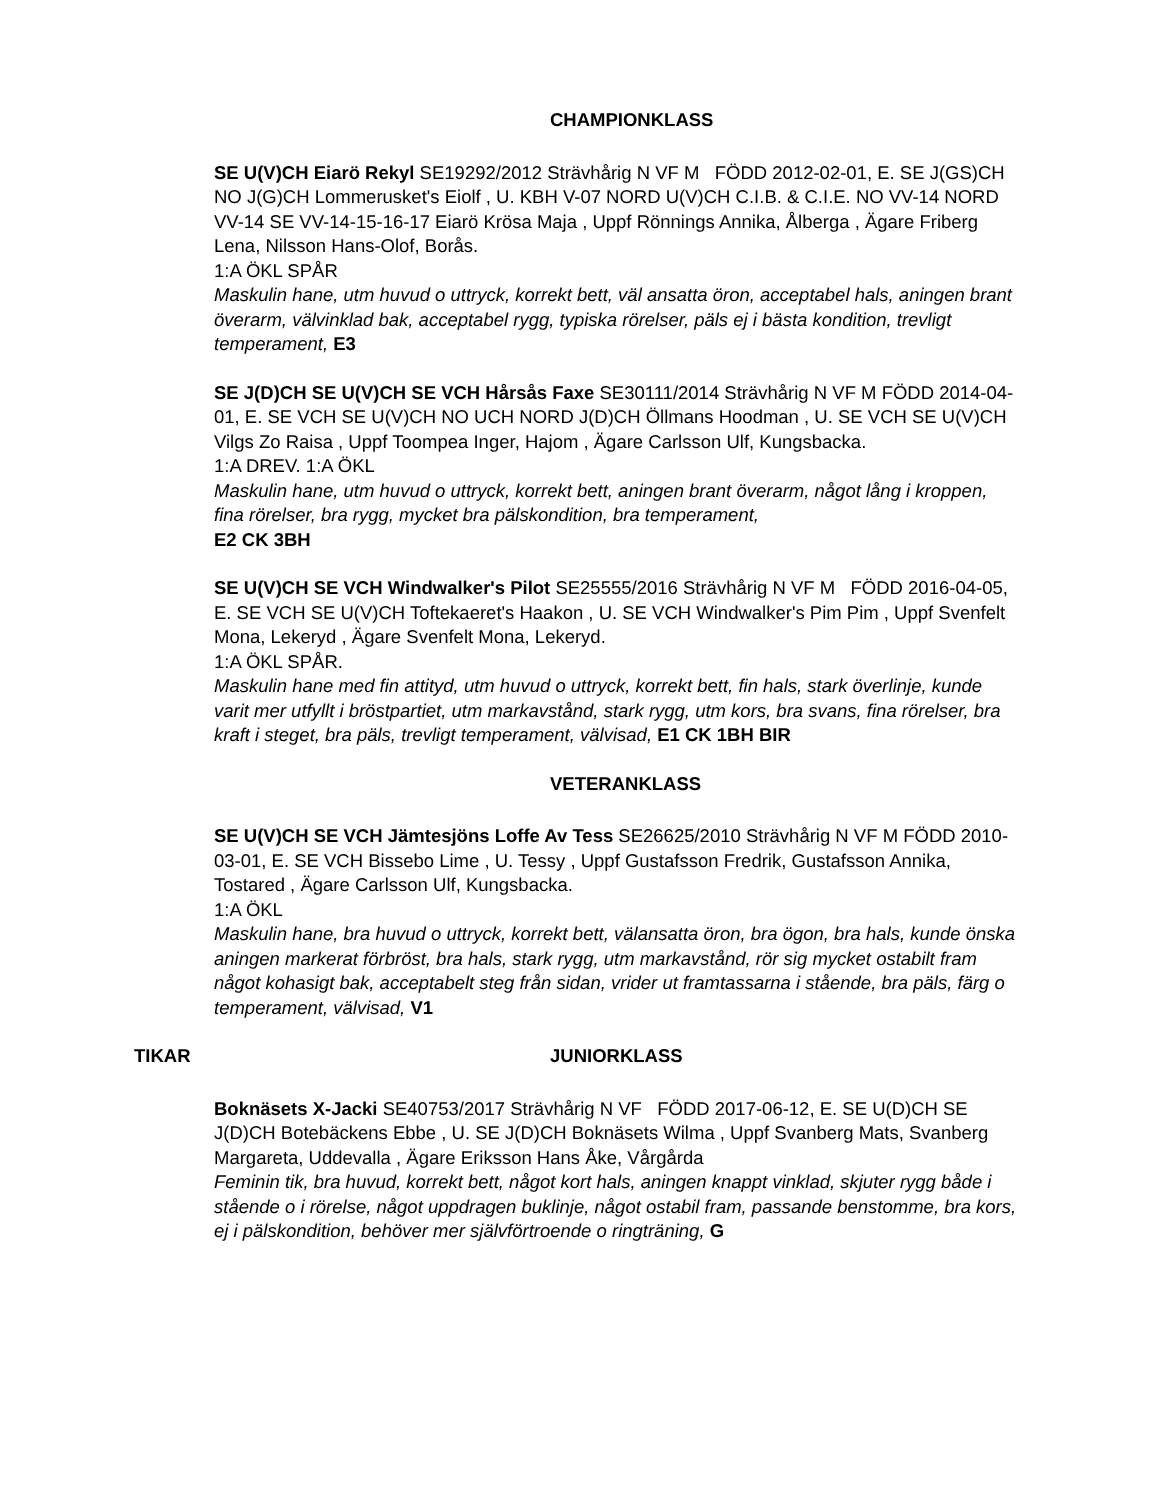CHAMPIONKLASS
SE U(V)CH Eiarö Rekyl SE19292/2012 Strävhårig N VF M FÖDD 2012-02-01, E. SE J(GS)CH NO J(G)CH Lommerusket's Eiolf , U. KBH V-07 NORD U(V)CH C.I.B. & C.I.E. NO VV-14 NORD VV-14 SE VV-14-15-16-17 Eiarö Krösa Maja , Uppf Rönnings Annika, Ålberga , Ägare Friberg Lena, Nilsson Hans-Olof, Borås.
1:A ÖKL SPÅR
Maskulin hane, utm huvud o uttryck, korrekt bett, väl ansatta öron, acceptabel hals, aningen brant överarm, välvinklad bak, acceptabel rygg, typiska rörelser, päls ej i bästa kondition, trevligt temperament, E3
SE J(D)CH SE U(V)CH SE VCH Hårsås Faxe SE30111/2014 Strävhårig N VF M FÖDD 2014-04-01, E. SE VCH SE U(V)CH NO UCH NORD J(D)CH Öllmans Hoodman , U. SE VCH SE U(V)CH Vilgs Zo Raisa , Uppf Toompea Inger, Hajom , Ägare Carlsson Ulf, Kungsbacka.
1:A DREV. 1:A ÖKL
Maskulin hane, utm huvud o uttryck, korrekt bett, aningen brant överarm, något lång i kroppen, fina rörelser, bra rygg, mycket bra pälskondition, bra temperament,
E2 CK 3BH
SE U(V)CH SE VCH Windwalker's Pilot SE25555/2016 Strävhårig N VF M FÖDD 2016-04-05, E. SE VCH SE U(V)CH Toftekaeret's Haakon , U. SE VCH Windwalker's Pim Pim , Uppf Svenfelt Mona, Lekeryd , Ägare Svenfelt Mona, Lekeryd.
1:A ÖKL SPÅR.
Maskulin hane med fin attityd, utm huvud o uttryck, korrekt bett, fin hals, stark överlinje, kunde varit mer utfyllt i bröstpartiet, utm markavstånd, stark rygg, utm kors, bra svans, fina rörelser, bra kraft i steget, bra päls, trevligt temperament, välvisad, E1 CK 1BH BIR
VETERANKLASS
SE U(V)CH SE VCH Jämtesjöns Loffe Av Tess SE26625/2010 Strävhårig N VF M FÖDD 2010-03-01, E. SE VCH Bissebo Lime , U. Tessy , Uppf Gustafsson Fredrik, Gustafsson Annika, Tostared , Ägare Carlsson Ulf, Kungsbacka.
1:A ÖKL
Maskulin hane, bra huvud o uttryck, korrekt bett, välansatta öron, bra ögon, bra hals, kunde önska aningen markerat förbröst, bra hals, stark rygg, utm markavstånd, rör sig mycket ostabilt fram något kohasigt bak, acceptabelt steg från sidan, vrider ut framtassarna i stående, bra päls, färg o temperament, välvisad, V1
TIKAR JUNIORKLASS
Boknäsets X-Jacki SE40753/2017 Strävhårig N VF FÖDD 2017-06-12, E. SE U(D)CH SE J(D)CH Botebäckens Ebbe , U. SE J(D)CH Boknäsets Wilma , Uppf Svanberg Mats, Svanberg Margareta, Uddevalla , Ägare Eriksson Hans Åke, Vårgårda
Feminin tik, bra huvud, korrekt bett, något kort hals, aningen knappt vinklad, skjuter rygg både i stående o i rörelse, något uppdragen buklinje, något ostabil fram, passande benstomme, bra kors, ej i pälskondition, behöver mer självförtroende o ringträning, G